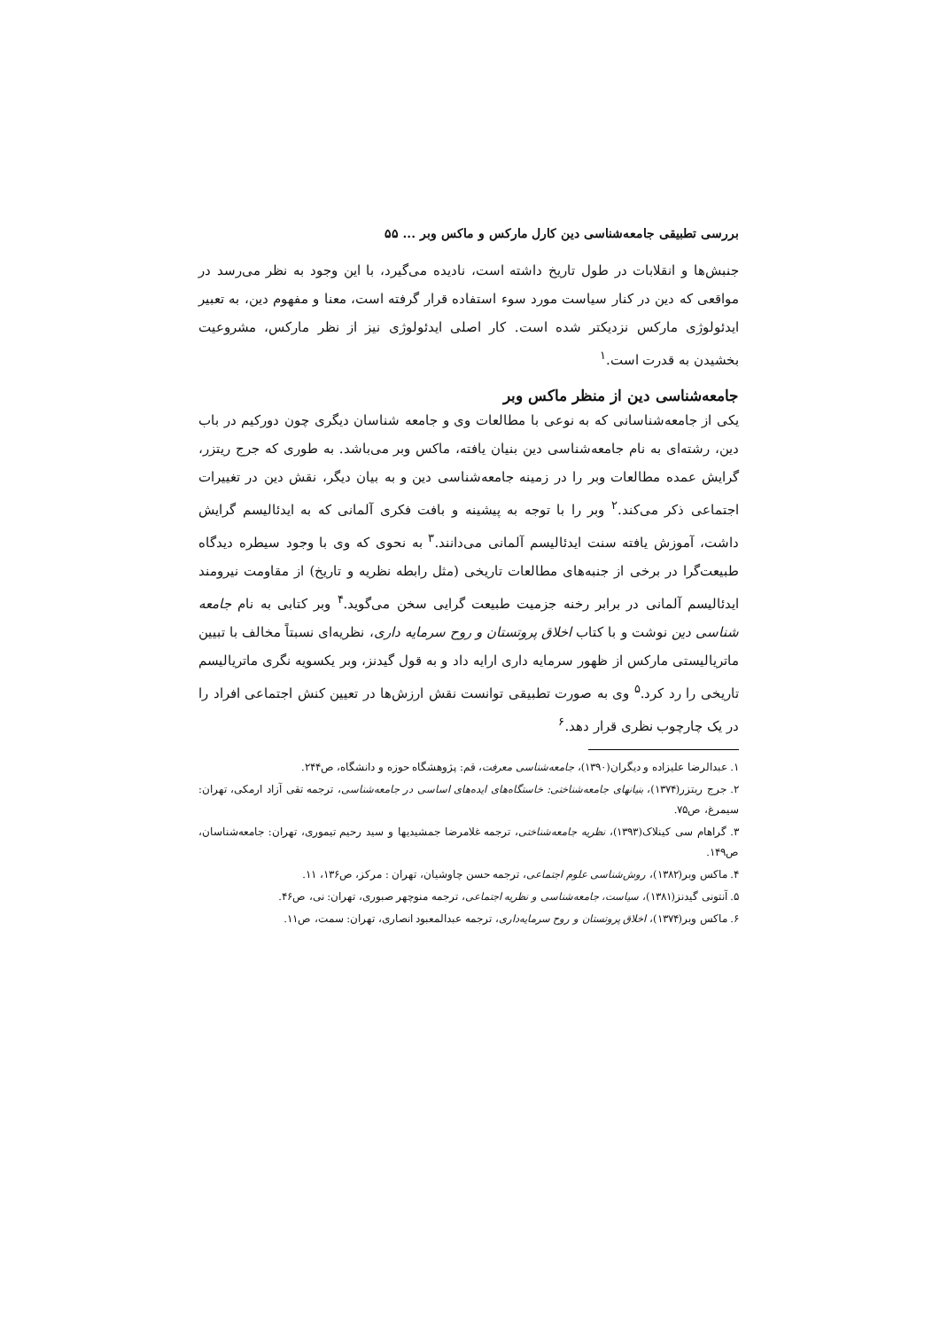بررسی تطبیقی جامعه‌شناسی دین کارل مارکس و ماکس وبر ... ۵۵
جنبش‌ها و انقلابات در طول تاریخ داشته است، نادیده می‌گیرد، با این وجود به نظر می‌رسد در مواقعی که دین در کنار سیاست مورد سوء استفاده قرار گرفته است، معنا و مفهوم دین، به تعبیر ایدئولوژی مارکس نزدیکتر شده است. کار اصلی ایدئولوژی نیز از نظر مارکس، مشروعیت بخشیدن به قدرت است.<sup>۱</sup>
جامعه‌شناسی دین از منظر ماکس وبر
یکی از جامعه‌شناسانی که به نوعی با مطالعات وی و جامعه شناسان دیگری چون دورکیم در باب دین، رشته‌ای به نام جامعه‌شناسی دین بنیان یافته، ماکس وبر می‌باشد. به طوری که جرج ریتزر، گرایش عمده مطالعات وبر را در زمینه جامعه‌شناسی دین و به بیان دیگر، نقش دین در تغییرات اجتماعی ذکر می‌کند.<sup>۲</sup> وبر را با توجه به پیشینه و بافت فکری آلمانی که به ایدئالیسم گرایش داشت، آموزش یافته سنت ایدئالیسم آلمانی می‌دانند.<sup>۳</sup> به نحوی که وی با وجود سیطره دیدگاه طبیعت‌گرا در برخی از جنبه‌های مطالعات تاریخی (مثل رابطه نظریه و تاریخ) از مقاومت نیرومند ایدئالیسم آلمانی در برابر رخنه جزمیت طبیعت گرایی سخن می‌گوید.<sup>۴</sup> وبر کتابی به نام جامعه شناسی دین نوشت و با کتاب اخلاق پروتستان و روح سرمایه داری، نظریه‌ای نسبتاً مخالف با تبیین ماتریالیستی مارکس از ظهور سرمایه داری ارایه داد و به قول گیدنز، وبر یکسویه نگری ماتریالیسم تاریخی را رد کرد.<sup>۵</sup> وی به صورت تطبیقی توانست نقش ارزش‌ها در تعیین کنش اجتماعی افراد را در یک چارچوب نظری قرار دهد.<sup>۶</sup>
۱. عبدالرضا علیزاده و دیگران(۱۳۹۰)، جامعه‌شناسی معرفت، قم: پژوهشگاه حوزه و دانشگاه، ص۲۴۴.
۲. جرج ریتزر(۱۳۷۴)، بنیانهای جامعه‌شناختی: خاستگاه‌های ایده‌های اساسی در جامعه‌شناسی، ترجمه تقی آزاد ارمکی، تهران: سیمرغ، ص۷۵.
۳. گراهام سی کینلاک(۱۳۹۳)، نظریه جامعه‌شناختی، ترجمه غلامرضا جمشیدیها و سید رحیم تیموری، تهران: جامعه‌شناسان، ص۱۴۹.
۴. ماکس وبر(۱۳۸۲)، روش‌شناسی علوم اجتماعی، ترجمه حسن چاوشیان، تهران : مرکز، ص۱۳۶، ۱۱.
۵. آنتونی گیدنز(۱۳۸۱)، سیاست، جامعه‌شناسی و نظریه اجتماعی، ترجمه منوچهر صبوری، تهران: نی، ص۴۶.
۶. ماکس وبر(۱۳۷۴)، اخلاق پروتستان و روح سرمایه‌داری، ترجمه عبدالمعبود انصاری، تهران: سمت، ص۱۱.